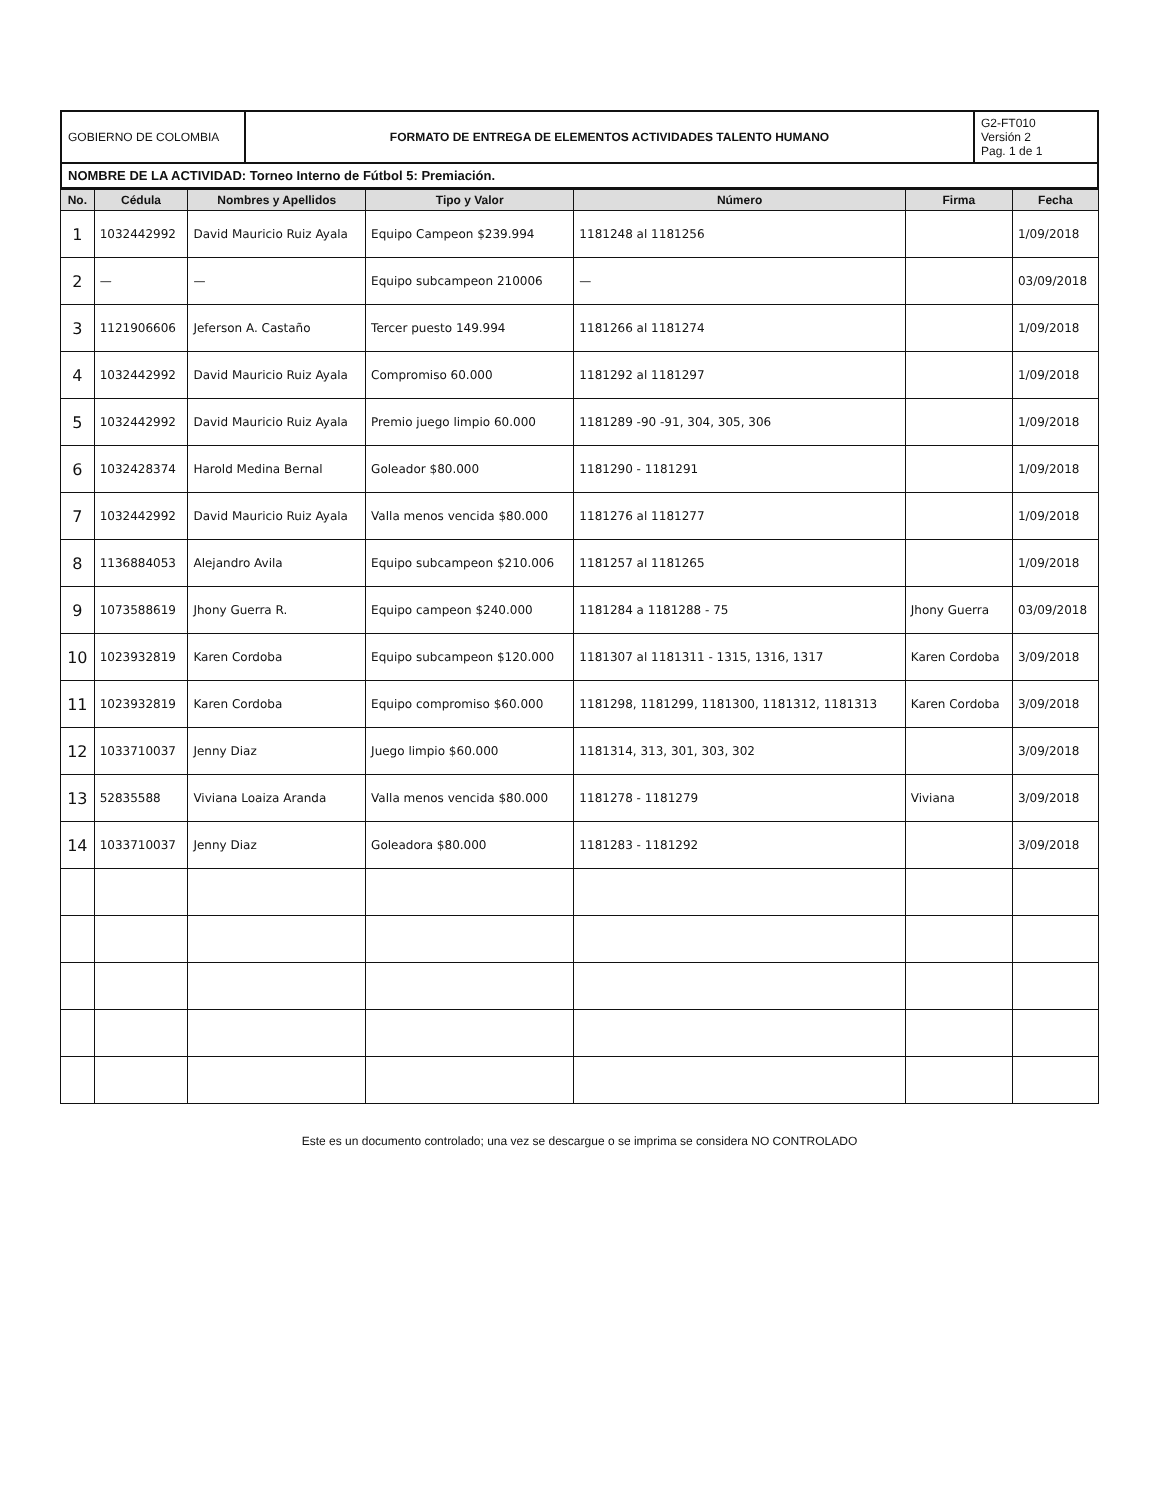| GOBIERNO DE COLOMBIA | FORMATO DE ENTREGA DE ELEMENTOS ACTIVIDADES TALENTO HUMANO | G2-FT010 Versión 2 Pag. 1 de 1 |
NOMBRE DE LA ACTIVIDAD: Torneo Interno de Fútbol 5: Premiación.
| No. | Cédula | Nombres y Apellidos | Tipo y Valor | Número | Firma | Fecha |
| --- | --- | --- | --- | --- | --- | --- |
| 1 | 1032442992 | David Mauricio Ruiz Ayala | Equipo Campeon $239.994 | 1181248 al 1181256 | | 1/09/2018 |
| 2 | — | — | Equipo subcampeon 210006 | — | | 03/09/2018 |
| 3 | 1121906606 | Jeferson A. Castaño | Tercer puesto 149.994 | 1181266 al 1181274 | | 1/09/2018 |
| 4 | 1032442992 | David Mauricio Ruiz Ayala | Compromiso 60.000 | 1181292 al 1181297 | | 1/09/2018 |
| 5 | 1032442992 | David Mauricio Ruiz Ayala | Premio juego limpio 60.000 | 1181289 -90 -91, 304, 305, 306 | | 1/09/2018 |
| 6 | 1032428374 | Harold Medina Bernal | Goleador $80.000 | 1181290 - 1181291 | | 1/09/2018 |
| 7 | 1032442992 | David Mauricio Ruiz Ayala | Valla menos vencida $80.000 | 1181276 al 1181277 | | 1/09/2018 |
| 8 | 1136884053 | Alejandro Avila | Equipo subcampeon $210.006 | 1181257 al 1181265 | | 1/09/2018 |
| 9 | 1073588619 | Jhony Guerra R. | Equipo campeon $240.000 | 1181284 a 1181288 - 75 | Jhony Guerra | 03/09/2018 |
| 10 | 1023932819 | Karen Cordoba | Equipo subcampeon $120.000 | 1181307 al 1181311 - 1315, 1316, 1317 | Karen Cordoba | 3/09/2018 |
| 11 | 1023932819 | Karen Cordoba | Equipo compromiso $60.000 | 1181298, 1181299, 1181300, 1181312, 1181313 | Karen Cordoba | 3/09/2018 |
| 12 | 1033710037 | Jenny Diaz | Juego limpio $60.000 | 1181314, 313, 301, 303, 302 | | 3/09/2018 |
| 13 | 52835588 | Viviana Loaiza Aranda | Valla menos vencida $80.000 | 1181278 - 1181279 | Viviana | 3/09/2018 |
| 14 | 1033710037 | Jenny Diaz | Goleadora $80.000 | 1181283 - 1181292 | | 3/09/2018 |
Este es un documento controlado; una vez se descargue o se imprima se considera NO CONTROLADO